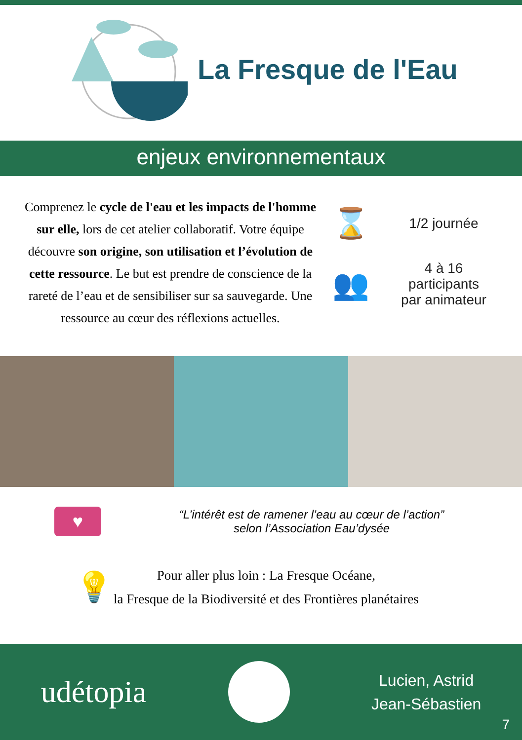La Fresque de l'Eau
enjeux environnementaux
Comprenez le cycle de l'eau et les impacts de l'homme sur elle, lors de cet atelier collaboratif. Votre équipe découvre son origine, son utilisation et l’évolution de cette ressource. Le but est prendre de conscience de la rareté de l’eau et de sensibiliser sur sa sauvegarde. Une ressource au cœur des réflexions actuelles.
⌛
1/2 journée
👥
4 à 16
participants
par animateur
♥
“L’intérêt est de ramener l’eau au cœur de l’action”
selon l’Association Eau’dysée
💡
Pour aller plus loin : La Fresque Océane,
la Fresque de la Biodiversité et des Frontières planétaires
udétopia
Lucien, Astrid
Jean-Sébastien
7